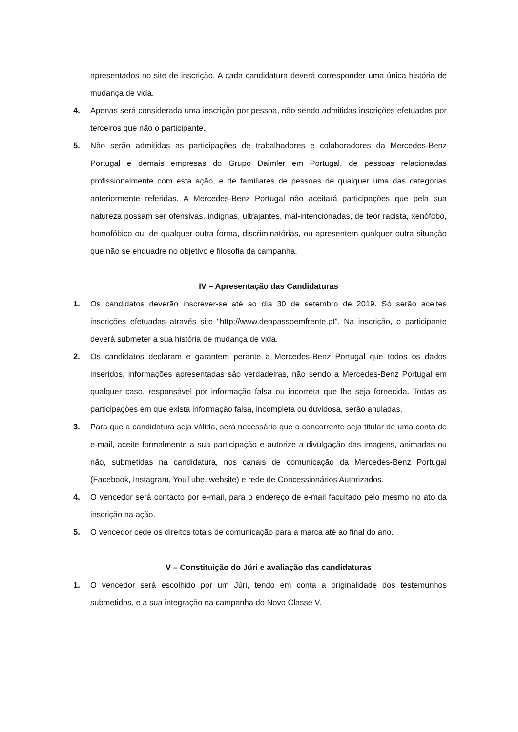apresentados no site de inscrição. A cada candidatura deverá corresponder uma única história de mudança de vida.
4. Apenas será considerada uma inscrição por pessoa, não sendo admitidas inscrições efetuadas por terceiros que não o participante.
5. Não serão admitidas as participações de trabalhadores e colaboradores da Mercedes-Benz Portugal e demais empresas do Grupo Daimler em Portugal, de pessoas relacionadas profissionalmente com esta ação, e de familiares de pessoas de qualquer uma das categorias anteriormente referidas. A Mercedes-Benz Portugal não aceitará participações que pela sua natureza possam ser ofensivas, indignas, ultrajantes, mal-intencionadas, de teor racista, xenófobo, homofóbico ou, de qualquer outra forma, discriminatórias, ou apresentem qualquer outra situação que não se enquadre no objetivo e filosofia da campanha.
IV – Apresentação das Candidaturas
1. Os candidatos deverão inscrever-se até ao dia 30 de setembro de 2019. Só serão aceites inscrições efetuadas através site “http://www.deopassoemfrente.pt”. Na inscrição, o participante deverá submeter a sua história de mudança de vida.
2. Os candidatos declaram e garantem perante a Mercedes-Benz Portugal que todos os dados inseridos, informações apresentadas são verdadeiras, não sendo a Mercedes-Benz Portugal em qualquer caso, responsável por informação falsa ou incorreta que lhe seja fornecida. Todas as participações em que exista informação falsa, incompleta ou duvidosa, serão anuladas.
3. Para que a candidatura seja válida, será necessário que o concorrente seja titular de uma conta de e-mail, aceite formalmente a sua participação e autorize a divulgação das imagens, animadas ou não, submetidas na candidatura, nos canais de comunicação da Mercedes-Benz Portugal (Facebook, Instagram, YouTube, website) e rede de Concessionários Autorizados.
4. O vencedor será contacto por e-mail, para o endereço de e-mail facultado pelo mesmo no ato da inscrição na ação.
5. O vencedor cede os direitos totais de comunicação para a marca até ao final do ano.
V – Constituição do Júri e avaliação das candidaturas
1. O vencedor será escolhido por um Júri, tendo em conta a originalidade dos testemunhos submetidos, e a sua integração na campanha do Novo Classe V.